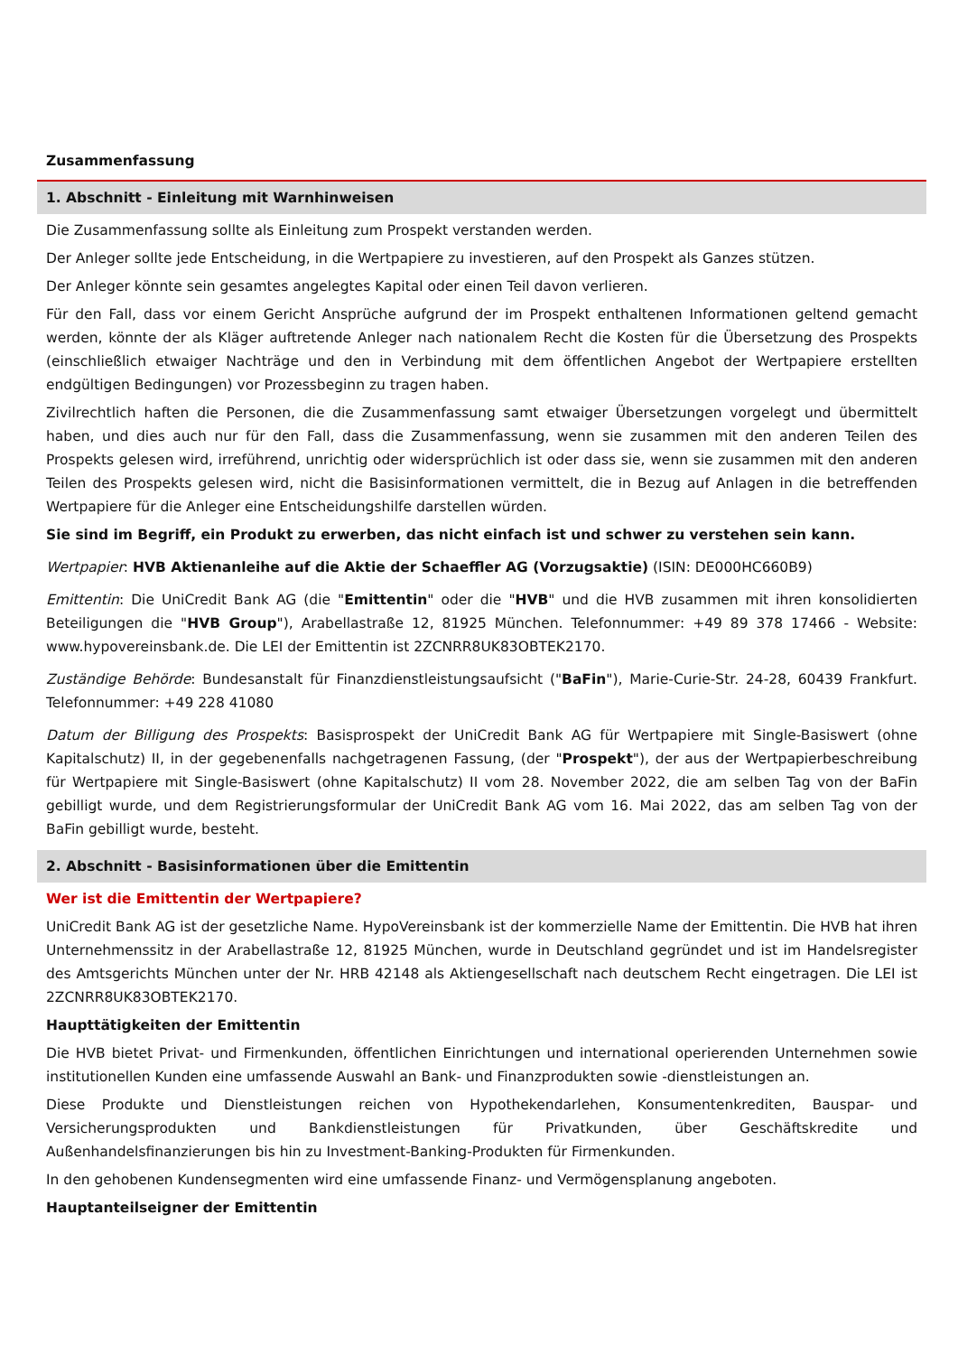Zusammenfassung
1. Abschnitt - Einleitung mit Warnhinweisen
Die Zusammenfassung sollte als Einleitung zum Prospekt verstanden werden.
Der Anleger sollte jede Entscheidung, in die Wertpapiere zu investieren, auf den Prospekt als Ganzes stützen.
Der Anleger könnte sein gesamtes angelegtes Kapital oder einen Teil davon verlieren.
Für den Fall, dass vor einem Gericht Ansprüche aufgrund der im Prospekt enthaltenen Informationen geltend gemacht werden, könnte der als Kläger auftretende Anleger nach nationalem Recht die Kosten für die Übersetzung des Prospekts (einschließlich etwaiger Nachträge und den in Verbindung mit dem öffentlichen Angebot der Wertpapiere erstellten endgültigen Bedingungen) vor Prozessbeginn zu tragen haben.
Zivilrechtlich haften die Personen, die die Zusammenfassung samt etwaiger Übersetzungen vorgelegt und übermittelt haben, und dies auch nur für den Fall, dass die Zusammenfassung, wenn sie zusammen mit den anderen Teilen des Prospekts gelesen wird, irreführend, unrichtig oder widersprüchlich ist oder dass sie, wenn sie zusammen mit den anderen Teilen des Prospekts gelesen wird, nicht die Basisinformationen vermittelt, die in Bezug auf Anlagen in die betreffenden Wertpapiere für die Anleger eine Entscheidungshilfe darstellen würden.
Sie sind im Begriff, ein Produkt zu erwerben, das nicht einfach ist und schwer zu verstehen sein kann.
Wertpapier: HVB Aktienanleihe auf die Aktie der Schaeffler AG (Vorzugsaktie) (ISIN: DE000HC660B9)
Emittentin: Die UniCredit Bank AG (die "Emittentin" oder die "HVB" und die HVB zusammen mit ihren konsolidierten Beteiligungen die "HVB Group"), Arabellastraße 12, 81925 München. Telefonnummer: +49 89 378 17466 - Website: www.hypovereinsbank.de. Die LEI der Emittentin ist 2ZCNRR8UK83OBTEK2170.
Zuständige Behörde: Bundesanstalt für Finanzdienstleistungsaufsicht ("BaFin"), Marie-Curie-Str. 24-28, 60439 Frankfurt. Telefonnummer: +49 228 41080
Datum der Billigung des Prospekts: Basisprospekt der UniCredit Bank AG für Wertpapiere mit Single-Basiswert (ohne Kapitalschutz) II, in der gegebenenfalls nachgetragenen Fassung, (der "Prospekt"), der aus der Wertpapierbeschreibung für Wertpapiere mit Single-Basiswert (ohne Kapitalschutz) II vom 28. November 2022, die am selben Tag von der BaFin gebilligt wurde, und dem Registrierungsformular der UniCredit Bank AG vom 16. Mai 2022, das am selben Tag von der BaFin gebilligt wurde, besteht.
2. Abschnitt - Basisinformationen über die Emittentin
Wer ist die Emittentin der Wertpapiere?
UniCredit Bank AG ist der gesetzliche Name. HypoVereinsbank ist der kommerzielle Name der Emittentin. Die HVB hat ihren Unternehmenssitz in der Arabellastraße 12, 81925 München, wurde in Deutschland gegründet und ist im Handelsregister des Amtsgerichts München unter der Nr. HRB 42148 als Aktiengesellschaft nach deutschem Recht eingetragen. Die LEI ist 2ZCNRR8UK83OBTEK2170.
Haupttätigkeiten der Emittentin
Die HVB bietet Privat- und Firmenkunden, öffentlichen Einrichtungen und international operierenden Unternehmen sowie institutionellen Kunden eine umfassende Auswahl an Bank- und Finanzprodukten sowie -dienstleistungen an.
Diese Produkte und Dienstleistungen reichen von Hypothekendarlehen, Konsumentenkrediten, Bauspar- und Versicherungsprodukten und Bankdienstleistungen für Privatkunden, über Geschäftskredite und Außenhandelsfinanzierungen bis hin zu Investment-Banking-Produkten für Firmenkunden.
In den gehobenen Kundensegmenten wird eine umfassende Finanz- und Vermögensplanung angeboten.
Hauptanteilseigner der Emittentin